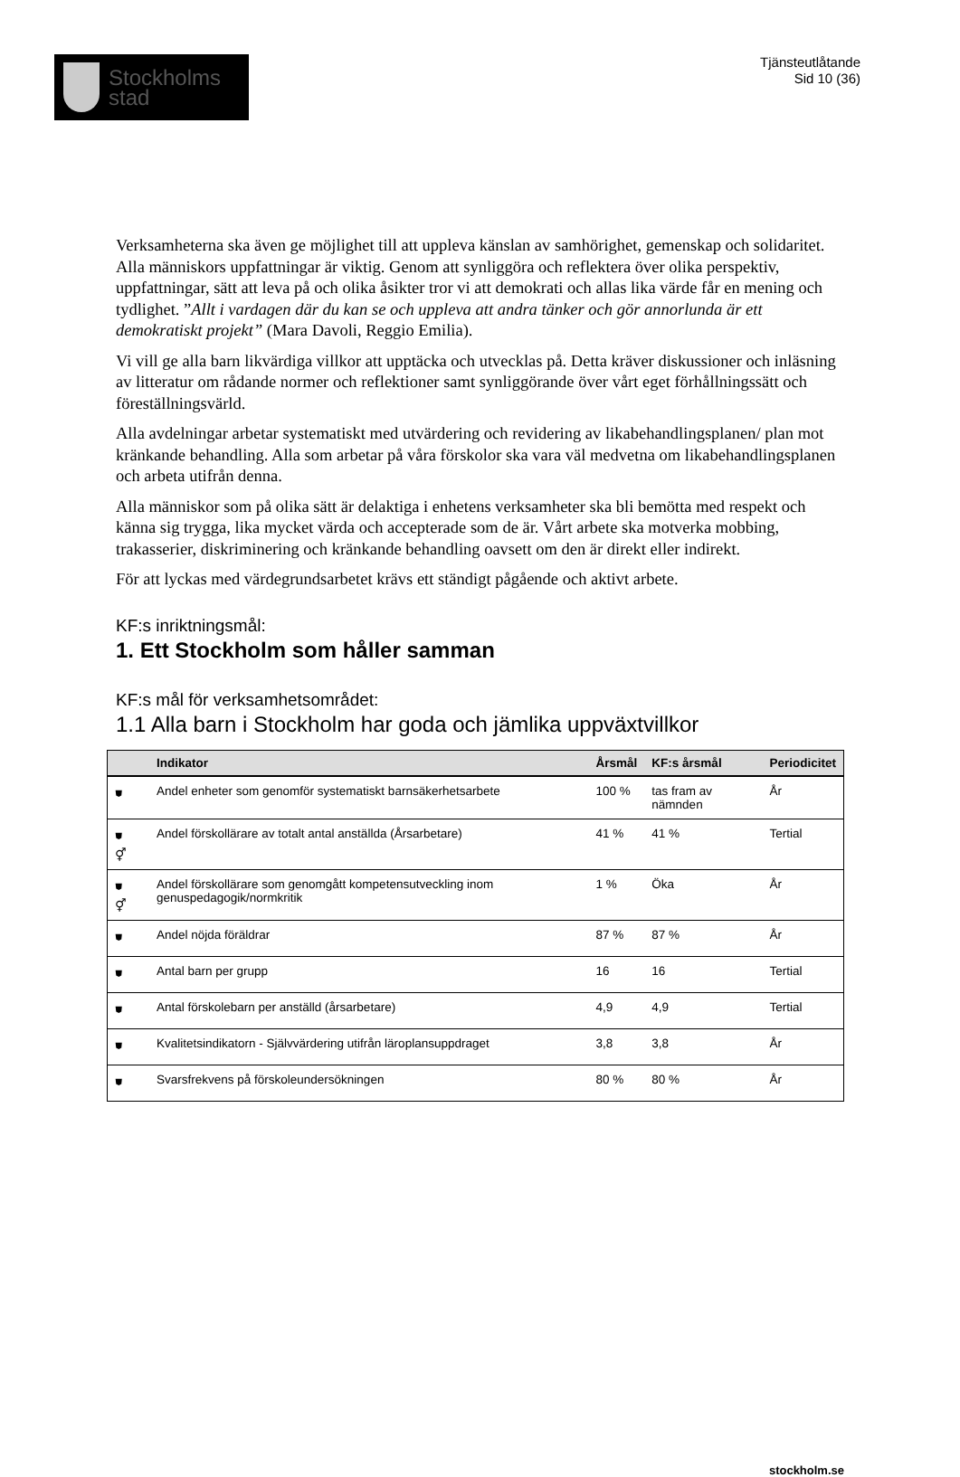Stockholms
stad
Tjänsteutlåtande
Sid 10 (36)
Verksamheterna ska även ge möjlighet till att uppleva känslan av samhörighet, gemenskap och solidaritet. Alla människors uppfattningar är viktig. Genom att synliggöra och reflektera över olika perspektiv, uppfattningar, sätt att leva på och olika åsikter tror vi att demokrati och allas lika värde får en mening och tydlighet. ”Allt i vardagen där du kan se och uppleva att andra tänker och gör annorlunda är ett demokratiskt projekt” (Mara Davoli, Reggio Emilia).
Vi vill ge alla barn likvärdiga villkor att upptäcka och utvecklas på. Detta kräver diskussioner och inläsning av litteratur om rådande normer och reflektioner samt synliggörande över vårt eget förhållningssätt och föreställningsvärld.
Alla avdelningar arbetar systematiskt med utvärdering och revidering av likabehandlingsplanen/ plan mot kränkande behandling. Alla som arbetar på våra förskolor ska vara väl medvetna om likabehandlingsplanen och arbeta utifrån denna.
Alla människor som på olika sätt är delaktiga i enhetens verksamheter ska bli bemötta med respekt och känna sig trygga, lika mycket värda och accepterade som de är. Vårt arbete ska motverka mobbing, trakasserier, diskriminering och kränkande behandling oavsett om den är direkt eller indirekt.
För att lyckas med värdegrundsarbetet krävs ett ständigt pågående och aktivt arbete.
KF:s inriktningsmål:
1. Ett Stockholm som håller samman
KF:s mål för verksamhetsområdet:
1.1 Alla barn i Stockholm har goda och jämlika uppväxtvillkor
| | Indikator | Årsmål | KF:s årsmål | Periodicitet |
| --- | --- | --- | --- | --- |
| ⛊ | Andel enheter som genomför systematiskt barnsäkerhetsarbete | 100 % | tas fram av nämnden | År |
| ⛊ ⚥ | Andel förskollärare av totalt antal anställda (Årsarbetare) | 41 % | 41 % | Tertial |
| ⛊ ⚥ | Andel förskollärare som genomgått kompetensutveckling inom genuspedagogik/normkritik | 1 % | Öka | År |
| ⛊ | Andel nöjda föräldrar | 87 % | 87 % | År |
| ⛊ | Antal barn per grupp | 16 | 16 | Tertial |
| ⛊ | Antal förskolebarn per anställd (årsarbetare) | 4,9 | 4,9 | Tertial |
| ⛊ | Kvalitetsindikatorn - Självvärdering utifrån läroplansuppdraget | 3,8 | 3,8 | År |
| ⛊ | Svarsfrekvens på förskoleundersökningen | 80 % | 80 % | År |
stockholm.se